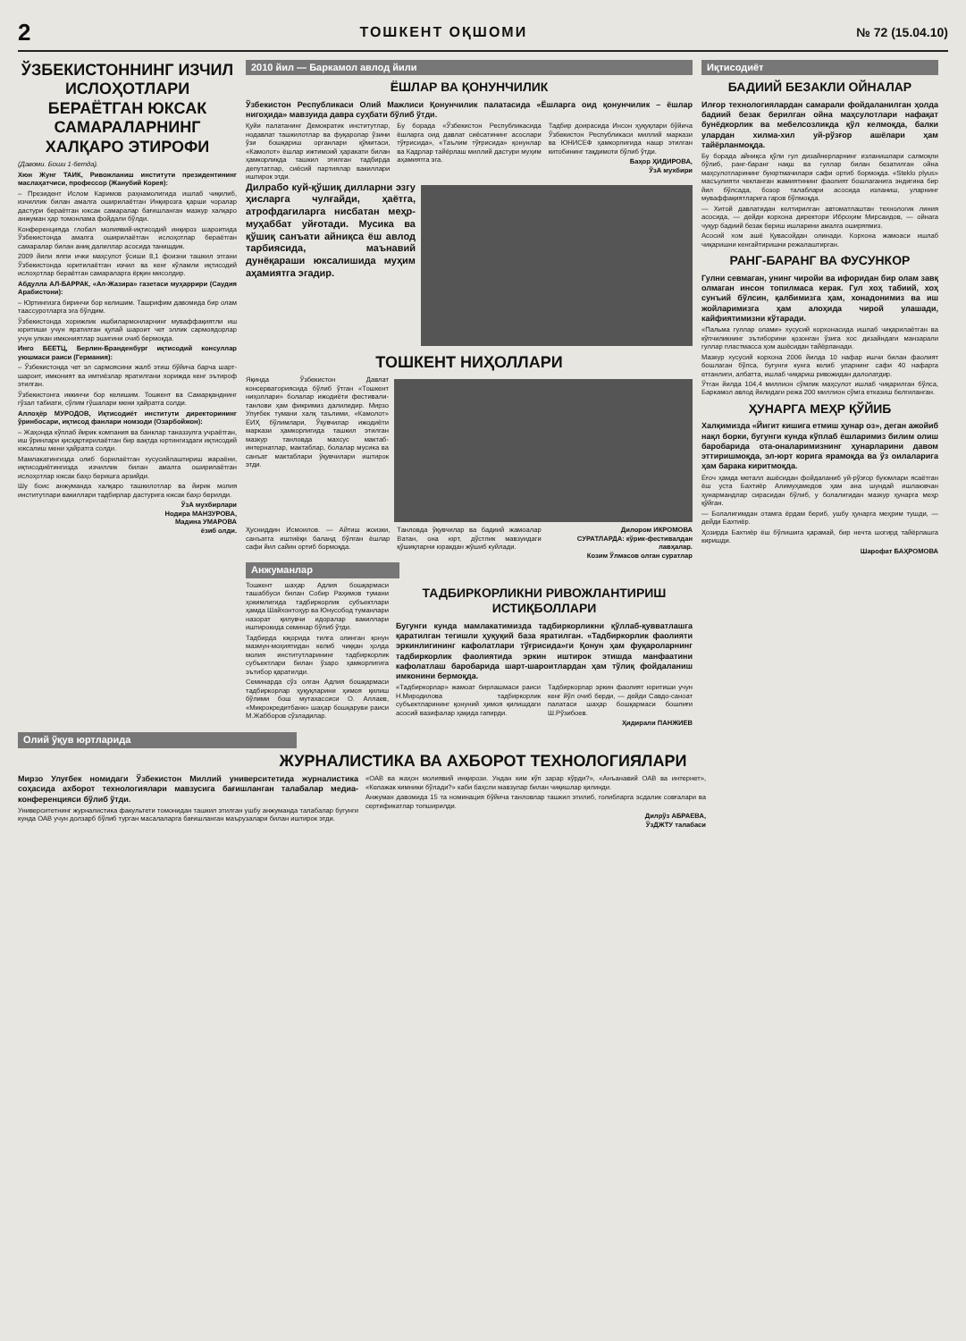2 ТОШКЕНТ ОҚШОМИ № 72 (15.04.10)
ЎЗБЕКИСТОННИНГ ИЗЧИЛ ИСЛОҲОТЛАРИ БЕРАЁТГАН ЮКСАК САМАРАЛАРНИНГ ХАЛҚАРО ЭТИРОФИ
(Давоми. Боши 1-бетда).
Хюн Жунг ТАИК, Ривожланиш институти президентининг маслаҳатчиси, профессор (Жанубий Корея):
– Президент Ислом Каримов раҳнамолигида ишлаб чиқилиб, изчиллик билан амалга оширилаётган Инқирозга қарши чоралар дастури бераётган юксак самаралар бағишланган мазкур халқаро анжуман ҳар томонлама фойдали бўлди.
Конференцияда глобал молиявий-иқтисодий инқироз шароитида Ўзбекистонда амалга оширилаётган ислоҳотлар бераётган самаралар билан аниқ далиллар асосида танишдик.
2009 йили ялпи ички маҳсулот ўсиши 8,1 фоизни ташкил этгани Ўзбекистонда юритилаётган изчил ва кенг кўламли иқтисодий ислоҳотлар бераётган самараларга ёрқин мисолдир.
Абдулла АЛ-БАРРАК, «Ал-Жазира» газетаси муҳаррири (Саудия Арабистони):
– Юртингизга биринчи бор келишим. Ташрифим давомида бир олам таассуротларга эга бўлдим.
Ўзбекистонда хорижлик ишбилармонларнинг муваффақиятли иш юритиши учун яратилган қулай шароит чет эллик сармоядорлар учун улкан имкониятлар эшигини очиб бермоқда.
Инго БЕЕТЦ, Берлин-Бранденбург иқтисодий консуллар уюшмаси раиси (Германия):
– Ўзбекистонда чет эл сармоясини жалб этиш бўйича барча шарт-шароит, имконият ва имтиёзлар яратилгани хорижда кенг эътироф этилган.
Ўзбекистонга иккинчи бор келишим. Тошкент ва Самарқанднинг гўзал табиати, сўлим гўшалари мени ҳайратга солди.
Аллоҳёр МУРОДОВ, Иқтисодиёт институти директорининг ўринбосари, иқтисод фанлари номзоди (Озарбойжон):
– Жаҳонда кўплаб йирик компания ва банклар таназзулга учраётган, иш ўринлари қисқартирилаётган бир вақтда юртингиздаги иқтисодий юксалиш мени ҳайратга солди.
Мамлакатингизда олиб борилаётган хусусийлаштириш жараёни, иқтисодиётингизда изчиллик билан амалга оширилаётган ислоҳотлар юксак баҳо беришга арзийди.
Шу боис анжуманда халқаро ташкилотлар ва йирик молия институтлари вакиллари тадбирлар дастурига юксак баҳо берилди.
ЎзА мухбирлари
Нодира МАНЗУРОВА,
Мадина УМАРОВА
ёзиб олди.
2010 йил — Баркамол авлод йили
ЁШЛАР ВА ҚОНУНЧИЛИК
Ўзбекистон Республикаси Олий Мажлиси Қонунчилик палатасида «Ёшларга оид қонунчилик – ёшлар нигоҳида» мавзуида давра суҳбати бўлиб ўтди.
Қуйи палатанинг Демократик институтлар, нодавлат ташкилотлар ва фуқаролар ўзини ўзи бошқариш органлари қўмитаси, «Камолот» ёшлар ижтимоий ҳаракати билан ҳамкорликда ташкил этилган тадбирда депутатлар, сиёсий партиялар вакиллари иштирок этди.
Бу борада «Ўзбекистон Республикасида ёшларга оид давлат сиёсатининг асослари тўғрисида», «Таълим тўғрисида» қонунлар ва Кадрлар тайёрлаш миллий дастури муҳим аҳамиятга эга.
Тадбир доирасида Инсон ҳуқуқлари бўйича Ўзбекистон Республикаси миллий маркази ва ЮНИСЕФ ҳамкорлигида нашр этилган китобининг тақдимоти бўлиб ўтди.
Баҳор ҲИДИРОВА,
ЎзА мухбири
Дилрабо куй-қўшиқ дилларни эзгу ҳисларга чулғайди, ҳаётга, атрофдагиларга нисбатан меҳр-муҳаббат уйғотади. Мусика ва қўшиқ санъати айниқса ёш авлод тарбиясида, маънавий дунёқараши юксалишида муҳим аҳамиятга эгадир.
ТОШКЕНТ НИҲОЛЛАРИ
Яқинда Ўзбекистон Давлат консерваториясида бўлиб ўтган «Тошкент ниҳоллари» болалар ижодиёти фестивали-танлови ҳам фикримиз далилидир. Мирзо Улуғбек тумани халқ таълими, «Камолот» ЁИҲ бўлимлари, Ўқувчилар ижодиёти маркази ҳамкорлигида ташкил этилган мазкур танловда махсус мактаб-интернатлар, мактаблар, болалар мусика ва санъат мактаблари ўқувчилари иштирок этди.
Ҳусниддин Исмоилов. — Айтиш жоизки, санъатга иштиёқи баланд бўлган ёшлар сафи йил сайин ортиб бормоқда.
Танловда ўқувчилар ва бадиий жамоалар Ватан, она юрт, дўстлик мавзуидаги қўшиқларни юракдан жўшиб куйлади.
Дилором ИКРОМОВА
СУРАТЛАРДА: кўрик-фестивалдан лавҳалар.
Козим Ўлмасов олган суратлар
Анжуманлар
Тошкент шаҳар Адлия бошқармаси ташаббуси билан Собир Раҳимов тумани ҳокимлигида тадбиркорлик субъектлари ҳамда Шайхонтоҳур ва Юнусобод туманлари назорат қилувчи идоралар вакиллари иштирокида семинар бўлиб ўтди.
Тадбирда юқорида тилга олинган қонун мазмун-моҳиятидан келиб чиққан ҳолда молия институтларининг тадбиркорлик субъектлари билан ўзаро ҳамкорлигига эътибор қаратилди.
Семинарда сўз олган Адлия бошқармаси тадбиркорлар ҳуқуқларини ҳимоя қилиш бўлими бош мутахассиси О. Аллаев, «Микрокредитбанк» шаҳар бошқаруви раиси М.Жабборов сўзладилар.
ТАДБИРКОРЛИКНИ РИВОЖЛАНТИРИШ ИСТИҚБОЛЛАРИ
Бугунги кунда мамлакатимизда тадбиркорликни қўллаб-қувватлашга қаратилган тегишли ҳуқуқий база яратилган. «Тадбиркорлик фаолияти эркинлигининг кафолатлари тўғрисида»ги Қонун ҳам фуқароларнинг тадбиркорлик фаолиятида эркин иштирок этишда манфаатини кафолатлаш баробарида шарт-шароитлардан ҳам тўлиқ фойдаланиш имконини бермоқда.
«Тадбиркорлар» жамоат бирлашмаси раиси Н.Миродилова тадбиркорлик субъектларининг қонуний ҳимоя қилишдаги асосий вазифалар ҳақида гапирди.
Тадбиркорлар эркин фаолият юритиши учун кенг йўл очиб берди, — дейди Савдо-саноат палатаси шаҳар бошқармаси бошлиғи Ш.Рўзибоев.
Ҳидирали ПАНЖИЕВ
Иқтисодиёт
БАДИИЙ БЕЗАКЛИ ОЙНАЛАР
Илғор технологиялардан самарали фойдаланилган ҳолда бадиий безак берилган ойна маҳсулотлари нафақат бунёдкорлик ва мебелсозликда қўл келмоқда, балки улардан хилма-хил уй-рўзғор ашёлари ҳам тайёрланмоқда.
Бу борада айниқса қўли гул дизайнерларнинг изланишлари салмоқли бўлиб, ранг-баранг нақш ва гуллар билан безатилган ойна маҳсулотларининг буюртмачилари сафи ортиб бормоқда. «Steklo plyus» масъулияти чекланган жамиятининг фаолият бошлаганига эндигина бир йил бўлсада, бозор талаблари асосида изланиш, уларнинг муваффақиятларига гаров бўлмоқда.
— Хитой давлатидан келтирилган автоматлаштан технологик линия асосида, — дейди корхона директори Иброҳим Мирсаидов, — ойнага чуқур бадиий безак бериш ишларини амалга оширяпмиз.
Асосий хом ашё Қувасойдан олинади. Корхона жамоаси ишлаб чиқаришни кенгайтиришни режалаштирган.
РАНГ-БАРАНГ ВА ФУСУНКОР
Гулни севмаган, унинг чиройи ва ифоридан бир олам завқ олмаган инсон топилмаса керак. Гул хоҳ табиий, хоҳ сунъий бўлсин, қалбимизга ҳам, хонадонимиз ва иш жойларимизга ҳам алоҳида чирой улашади, кайфиятимизни кўтаради.
«Пальма гуллар олами» хусусий корхонасида ишлаб чиқарилаётган ва кўпчиликнинг эътиборини қозонган ўзига хос дизайндаги манзарали гуллар пластмасса ҳом ашёсидан тайёрланади.
Мазкур хусусий корхона 2006 йилда 10 нафар ишчи билан фаолият бошлаган бўлса, бугунги кунга келиб уларнинг сафи 40 нафарга етганлиги, албатта, ишлаб чиқариш ривожидан далолатдир.
Ўтган йилда 104,4 миллион сўмлик маҳсулот ишлаб чиқарилган бўлса, Баркамол авлод йилидаги режа 200 миллион сўмга етказиш белгиланган.
ҲУНАРГА МЕҲР ҚЎЙИБ
Халқимизда «Йигит кишига етмиш ҳунар оз», деган ажойиб нақл борки, бугунги кунда кўплаб ёшларимиз билим олиш баробарида ота-оналаримизнинг ҳунарларини давом эттиришмоқда, эл-юрт корига ярамоқда ва ўз оилаларига ҳам барака киритмоқда.
Ёғоч ҳамда металл ашёсидан фойдаланиб уй-рўзғор буюмлари ясаётган ёш уста Бахтиёр Алимуҳамедов ҳам ана шундай ишлаювчан ҳунармандлар сирасидан бўлиб, у болалигидан мазкур ҳунарга меҳр қўйган.
— Болалигимдан отамга ёрдам бериб, ушбу ҳунарга меҳрим тушди, — дейди Бахтиёр.
Ҳозирда Бахтиёр ёш бўлишига қарамай, бир нечта шогирд тайёрлашга киришди.
Шарофат БАҲРОМОВА
Олий ўқув юртларида
ЖУРНАЛИСТИКА ВА АХБОРОТ ТЕХНОЛОГИЯЛАРИ
Мирзо Улуғбек номидаги Ўзбекистон Миллий университетида журналистика соҳасида ахборот технологиялари мавзусига бағишланган талабалар медиа-конференцияси бўлиб ўтди.
Университетнинг журналистика факультети томонидан ташкил этилган ушбу анжуманда талабалар бугунги кунда ОАВ учун долзарб бўлиб турган масалаларга бағишланган маърузалари билан иштирок этди.
«ОАВ ва жаҳон молиявий инқирози. Ундан ким кўп зарар кўрди?», «Анъанавий ОАВ ва интернет», «Келажак кимники бўлади?» каби баҳсли мавзулар билан чиқишлар қилинди.
Анжуман давомида 15 та номинация бўйича танловлар ташкил этилиб, голибларга эсдалик совғалари ва сертификатлар топширилди.
Дилрўз АБРАЕВА,
ЎзДЖТУ талабаси